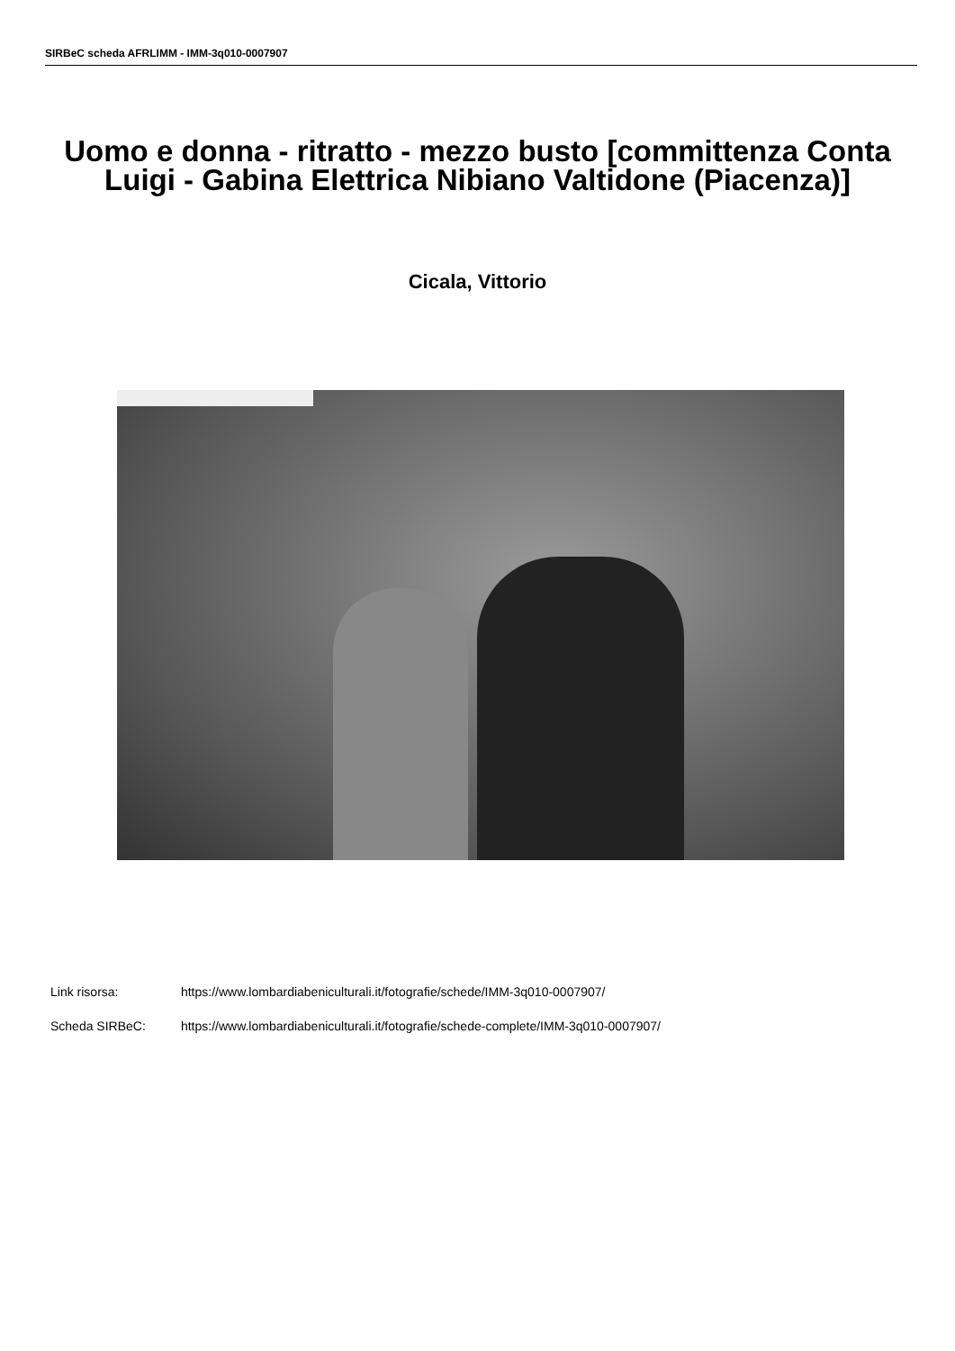SIRBeC scheda AFRLIMM - IMM-3q010-0007907
Uomo e donna - ritratto - mezzo busto [committenza Conta Luigi - Gabina Elettrica Nibiano Valtidone (Piacenza)]
Cicala, Vittorio
Link risorsa: https://www.lombardiabeniculturali.it/fotografie/schede/IMM-3q010-0007907/
Scheda SIRBeC: https://www.lombardiabeniculturali.it/fotografie/schede-complete/IMM-3q010-0007907/